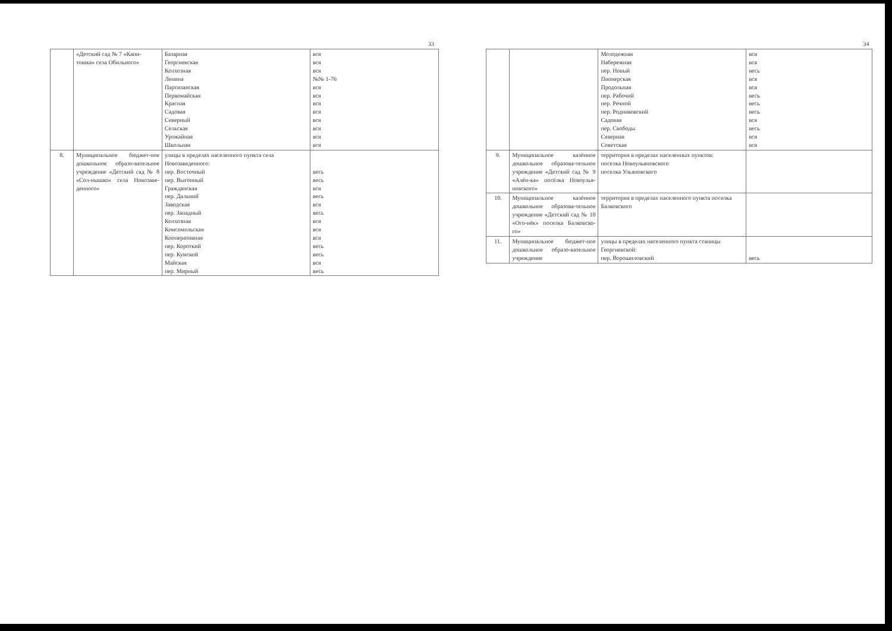33
| | «Детский сад № 7 «Капи-тошка» села Обильного» | Базарная Георгиевская Колхозная Ленина Партизанская Первомайская Красная Садовая Северный Сельская Урожайная Школьная | вся вся вся №№ 1-76 вся вся вся вся вся вся вся вся |
| 8. | Муниципальное бюджет-ное дошкольное образо-вательное учреждение «Детский сад № 8 «Сол-нышко» села Новозаве-денного» | улицы в пределах населенного пункта села Новозаведенного: пер. Восточный пер. Выгонный Гражданская пер. Дальний Заводская пер. Западный Колхозная Комсомольская Кооперативная пер. Короткий пер. Кумской Майская пер. Мирный | весь весь вся весь вся весь вся вся вся весь весь вся весь |
34
| | | Молодежная Набережная пер. Новый Пионерская Продольная пер. Рабочий пер. Речной пер. Родниковский Садовая пер. Свободы Северная Советская | вся вся весь вся вся весь весь весь вся весь вся вся |
| 9. | Муниципальное казённое дошкольное образова-тельное учреждение «Детский сад № 9 «Алён-ка» посёлка Новоулья-новского» | территория в пределах населенных пунктов: поселка Новоульяновского поселка Ульяновского | |
| 10. | Муниципальное казённое дошкольное образова-тельное учреждение «Детский сад № 10 «Ого-нёк» поселка Балковско-го» | территория в пределах населенного пункта поселка Балковского | |
| 11. | Муниципальное бюджет-ное дошкольное образо-вательное учреждение | улицы в пределах населенного пункта станицы Георгиевской: пер. Ворошиловский | весь |